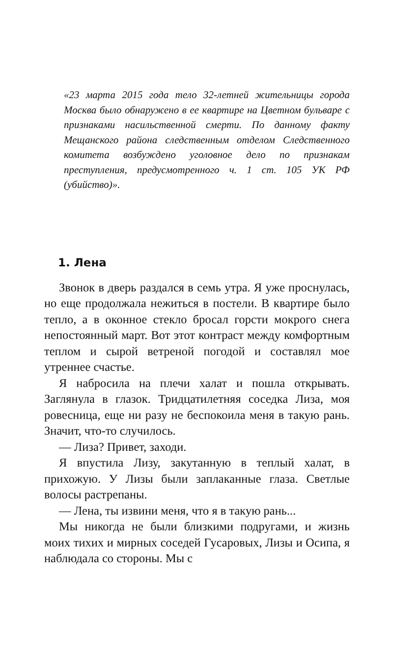«23 марта 2015 года тело 32-летней жительницы города Москва было обнаружено в ее квартире на Цветном бульваре с признаками насильственной смерти. По данному факту Мещанского района следственным отделом Следственного комитета возбуждено уголовное дело по признакам преступления, предусмотренного ч. 1 ст. 105 УК РФ (убийство)».
1. Лена
Звонок в дверь раздался в семь утра. Я уже проснулась, но еще продолжала нежиться в постели. В квартире было тепло, а в оконное стекло бросал горсти мокрого снега непостоянный март. Вот этот контраст между комфортным теплом и сырой ветреной погодой и составлял мое утреннее счастье.
Я набросила на плечи халат и пошла открывать. Заглянула в глазок. Тридцатилетняя соседка Лиза, моя ровесница, еще ни разу не беспокоила меня в такую рань. Значит, что-то случилось.
— Лиза? Привет, заходи.
Я впустила Лизу, закутанную в теплый халат, в прихожую. У Лизы были заплаканные глаза. Светлые волосы растрепаны.
— Лена, ты извини меня, что я в такую рань...
Мы никогда не были близкими подругами, и жизнь моих тихих и мирных соседей Гусаровых, Лизы и Осипа, я наблюдала со стороны. Мы с